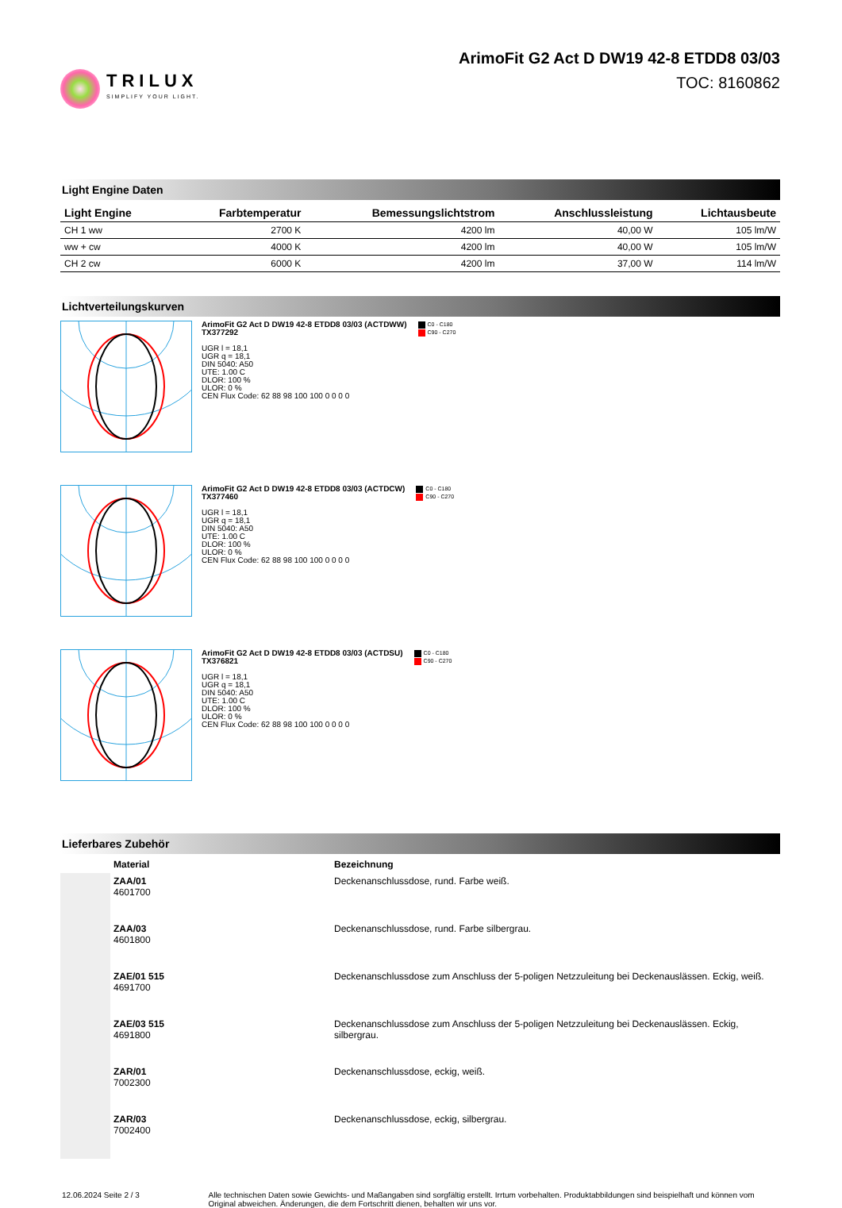TRILUX
SIMPLIFY YOUR LIGHT.
ArimoFit G2 Act D DW19 42-8 ETDD8 03/03
TOC: 8160862
Light Engine Daten
| Light Engine | Farbtemperatur | Bemessungslichtstrom | Anschlussleistung | Lichtausbeute |
| --- | --- | --- | --- | --- |
| CH 1 ww | 2700 K | 4200 lm | 40,00 W | 105 lm/W |
| ww + cw | 4000 K | 4200 lm | 40,00 W | 105 lm/W |
| CH 2 cw | 6000 K | 4200 lm | 37,00 W | 114 lm/W |
Lichtverteilungskurven
ArimoFit G2 Act D DW19 42-8 ETDD8 03/03 (ACTDWW)
TX377292
UGR l = 18,1
UGR q = 18,1
DIN 5040: A50
UTE: 1.00 C
DLOR: 100 %
ULOR: 0 %
CEN Flux Code: 62 88 98 100 100 0 0 0 0
C0 - C180
C90 - C270
ArimoFit G2 Act D DW19 42-8 ETDD8 03/03 (ACTDCW)
TX377460
UGR l = 18,1
UGR q = 18,1
DIN 5040: A50
UTE: 1.00 C
DLOR: 100 %
ULOR: 0 %
CEN Flux Code: 62 88 98 100 100 0 0 0 0
C0 - C180
C90 - C270
ArimoFit G2 Act D DW19 42-8 ETDD8 03/03 (ACTDSU)
TX376821
UGR l = 18,1
UGR q = 18,1
DIN 5040: A50
UTE: 1.00 C
DLOR: 100 %
ULOR: 0 %
CEN Flux Code: 62 88 98 100 100 0 0 0 0
C0 - C180
C90 - C270
Lieferbares Zubehör
| | Material | Bezeichnung |
| --- | --- | --- |
| | ZAA/01 4601700 | Deckenanschlussdose, rund. Farbe weiß. |
| | ZAA/03 4601800 | Deckenanschlussdose, rund. Farbe silbergrau. |
| | ZAE/01 515 4691700 | Deckenanschlussdose zum Anschluss der 5-poligen Netzzuleitung bei Deckenauslässen. Eckig, weiß. |
| | ZAE/03 515 4691800 | Deckenanschlussdose zum Anschluss der 5-poligen Netzzuleitung bei Deckenauslässen. Eckig, silbergrau. |
| | ZAR/01 7002300 | Deckenanschlussdose, eckig, weiß. |
| | ZAR/03 7002400 | Deckenanschlussdose, eckig, silbergrau. |
12.06.2024 Seite 2 / 3 Alle technischen Daten sowie Gewichts- und Maßangaben sind sorgfältig erstellt. Irrtum vorbehalten. Produktabbildungen sind beispielhaft und können vom Original abweichen. Änderungen, die dem Fortschritt dienen, behalten wir uns vor.